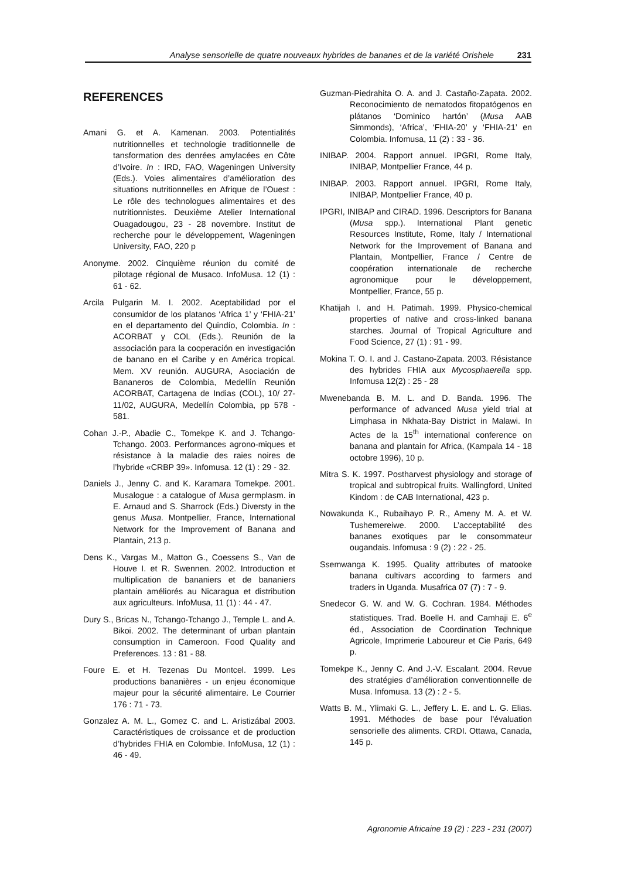Analyse sensorielle de quatre nouveaux hybrides de bananes et de la variété Orishele 231
REFERENCES
Amani G. et A. Kamenan. 2003. Potentialités nutritionnelles et technologie traditionnelle de tansformation des denrées amylacées en Côte d’Ivoire. In : IRD, FAO, Wageningen University (Eds.). Voies alimentaires d’amélioration des situations nutritionnelles en Afrique de l’Ouest : Le rôle des technologues alimentaires et des nutritionnistes. Deuxième Atelier International Ouagadougou, 23 - 28 novembre. Institut de recherche pour le développement, Wageningen University, FAO, 220 p
Anonyme. 2002. Cinquième réunion du comité de pilotage régional de Musaco. InfoMusa. 12 (1) : 61 - 62.
Arcila Pulgarin M. I. 2002. Aceptabilidad por el consumidor de los platanos ‘Africa 1’ y ‘FHIA-21’ en el departamento del Quindío, Colombia. In : ACORBAT y COL (Eds.). Reunión de la associación para la cooperación en investigación de banano en el Caribe y en América tropical. Mem. XV reunión. AUGURA, Asociación de Bananeros de Colombia, Medellín Reunión ACORBAT, Cartagena de Indias (COL), 10/ 27-11/02, AUGURA, Medellín Colombia, pp 578 - 581.
Cohan J.-P., Abadie C., Tomekpe K. and J. Tchango-Tchango. 2003. Performances agrono-miques et résistance à la maladie des raies noires de l’hybride «CRBP 39». Infomusa. 12 (1) : 29 - 32.
Daniels J., Jenny C. and K. Karamara Tomekpe. 2001. Musalogue : a catalogue of Musa germplasm. in E. Arnaud and S. Sharrock (Eds.) Diversty in the genus Musa. Montpellier, France, International Network for the Improvement of Banana and Plantain, 213 p.
Dens K., Vargas M., Matton G., Coessens S., Van de Houve I. et R. Swennen. 2002. Introduction et multiplication de bananiers et de bananiers plantain améliorés au Nicaragua et distribution aux agriculteurs. InfoMusa, 11 (1) : 44 - 47.
Dury S., Bricas N., Tchango-Tchango J., Temple L. and A. Bikoi. 2002. The determinant of urban plantain consumption in Cameroon. Food Quality and Preferences. 13 : 81 - 88.
Foure E. et H. Tezenas Du Montcel. 1999. Les productions bananières - un enjeu économique majeur pour la sécurité alimentaire. Le Courrier 176 : 71 - 73.
Gonzalez A. M. L., Gomez C. and L. Aristizábal 2003. Caractéristiques de croissance et de production d’hybrides FHIA en Colombie. InfoMusa, 12 (1) : 46 - 49.
Guzman-Piedrahita O. A. and J. Castaño-Zapata. 2002. Reconocimiento de nematodos fitopatógenos en plátanos ‘Dominico hartón’ (Musa AAB Simmonds), ‘Africa’, ‘FHIA-20’ y ‘FHIA-21’ en Colombia. Infomusa, 11 (2) : 33 - 36.
INIBAP. 2004. Rapport annuel. IPGRI, Rome Italy, INIBAP, Montpellier France, 44 p.
INIBAP. 2003. Rapport annuel. IPGRI, Rome Italy, INIBAP, Montpellier France, 40 p.
IPGRI, INIBAP and CIRAD. 1996. Descriptors for Banana (Musa spp.). International Plant genetic Resources Institute, Rome, Italy / International Network for the Improvement of Banana and Plantain, Montpellier, France / Centre de coopération internationale de recherche agronomique pour le développement, Montpellier, France, 55 p.
Khatijah I. and H. Patimah. 1999. Physico-chemical properties of native and cross-linked banana starches. Journal of Tropical Agriculture and Food Science, 27 (1) : 91 - 99.
Mokina T. O. I. and J. Castano-Zapata. 2003. Résistance des hybrides FHIA aux Mycosphaerella spp. Infomusa 12(2) : 25 - 28
Mwenebanda B. M. L. and D. Banda. 1996. The performance of advanced Musa yield trial at Limphasa in Nkhata-Bay District in Malawi. In Actes de la 15<sup>th</sup> international conference on banana and plantain for Africa, (Kampala 14 - 18 octobre 1996), 10 p.
Mitra S. K. 1997. Postharvest physiology and storage of tropical and subtropical fruits. Wallingford, United Kindom : de CAB International, 423 p.
Nowakunda K., Rubaihayo P. R., Ameny M. A. et W. Tushemereiwe. 2000. L’acceptabilité des bananes exotiques par le consommateur ougandais. Infomusa : 9 (2) : 22 - 25.
Ssemwanga K. 1995. Quality attributes of matooke banana cultivars according to farmers and traders in Uganda. Musafrica 07 (7) : 7 - 9.
Snedecor G. W. and W. G. Cochran. 1984. Méthodes statistiques. Trad. Boelle H. and Camhaji E. 6<sup>e</sup> éd., Association de Coordination Technique Agricole, Imprimerie Laboureur et Cie Paris, 649 p.
Tomekpe K., Jenny C. And J.-V. Escalant. 2004. Revue des stratégies d’amélioration conventionnelle de Musa. Infomusa. 13 (2) : 2 - 5.
Watts B. M., Ylimaki G. L., Jeffery L. E. and L. G. Elias. 1991. Méthodes de base pour l’évaluation sensorielle des aliments. CRDI. Ottawa, Canada, 145 p.
Agronomie Africaine 19 (2) : 223 - 231 (2007)